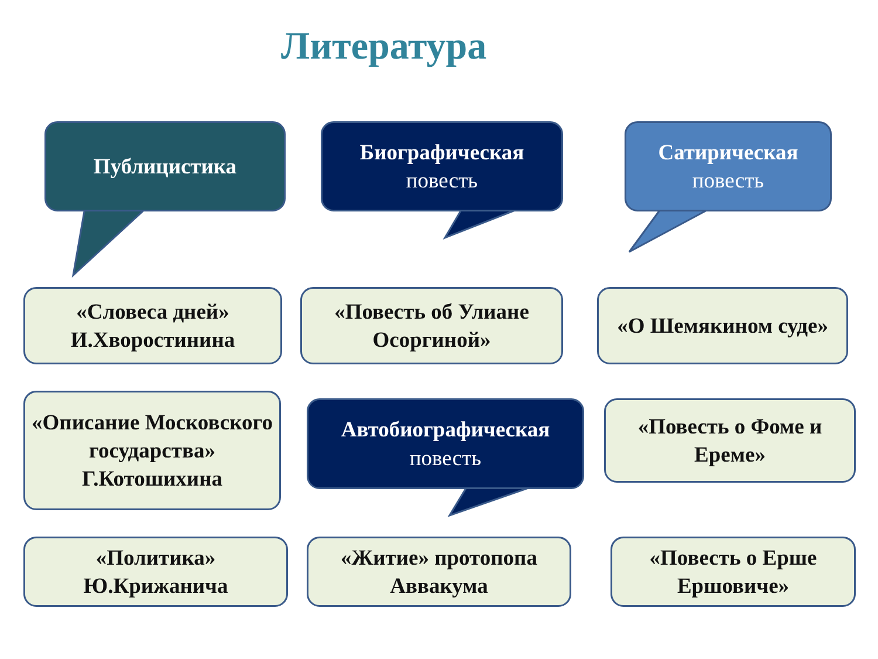Литература
Публицистика
Биографическая
повесть
Сатирическая
повесть
«Словеса дней»
И.Хворостинина
«Повесть об Улиане Осоргиной»
«О Шемякином суде»
«Описание Московского государства» Г.Котошихина
Автобиографическая
повесть
«Повесть о Фоме и Ереме»
«Политика»
Ю.Крижанича
«Житие» протопопа Аввакума
«Повесть о Ерше Ершовиче»